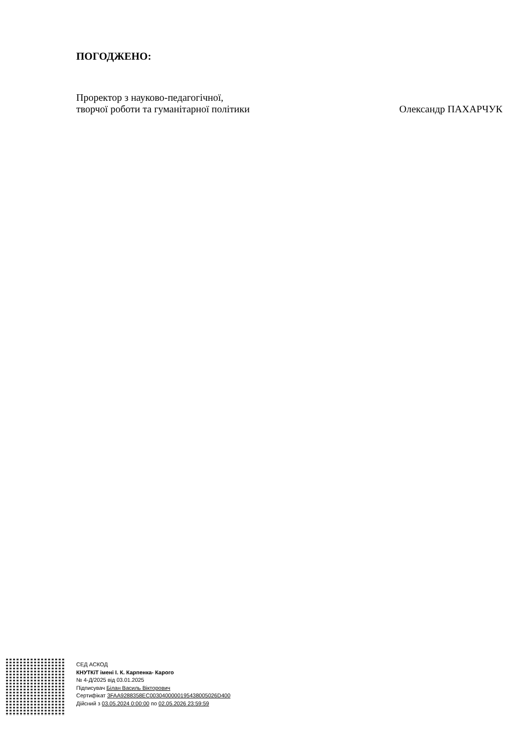ПОГОДЖЕНО:
Проректор з науково-педагогічної,
творчої роботи та гуманітарної політики
Олександр ПАХАРЧУК
СЕД АСКОД
КНУТКіТ імені І. К. Карпенка- Карого
№ 4-Д/2025 від 03.01.2025
Підписувач Білан Василь Вікторович
Сертифікат 3FAA9288358EC0030400000195438005026D400
Дійсний з 03.05.2024 0:00:00 по 02.05.2026 23:59:59